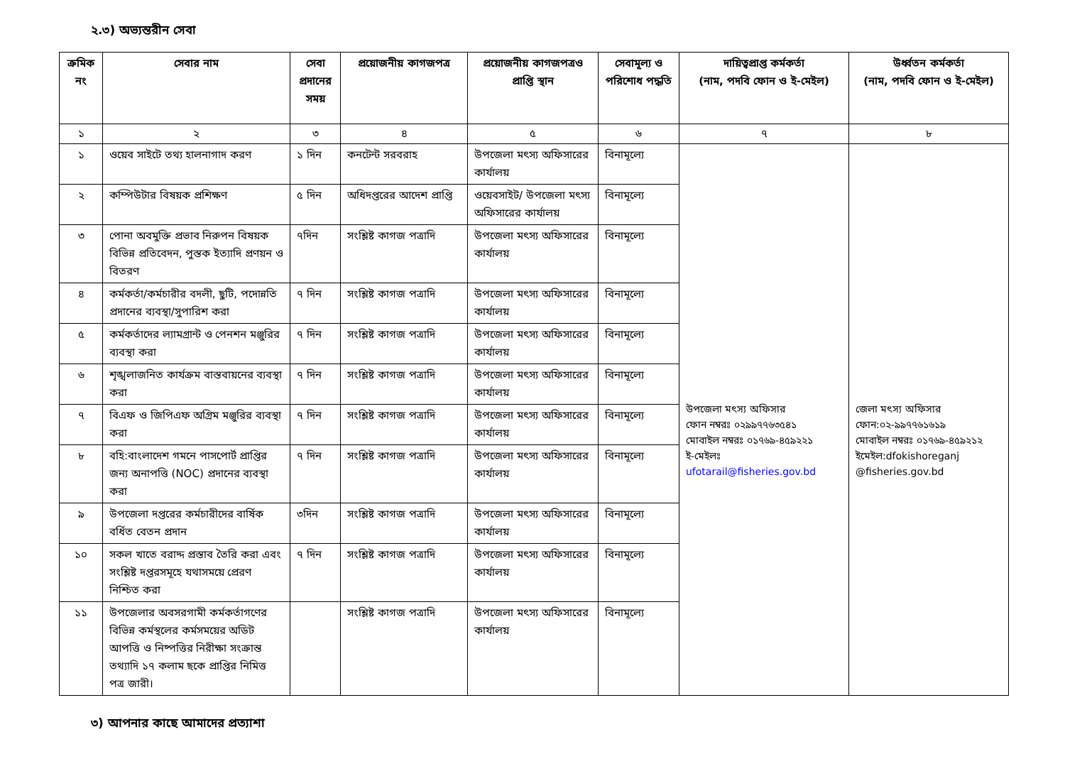২.৩) অভ্যন্তরীন সেবা
| ক্রমিক নং | সেবার নাম | সেবা প্রদানের সময় | প্রয়োজনীয় কাগজপত্র | প্রয়োজনীয় কাগজপত্রও প্রাপ্তি স্থান | সেবামূল্য ও পরিশোধ পদ্ধতি | দায়িত্বপ্রাপ্ত কর্মকর্তা (নাম, পদবি ফোন ও ই-মেইল) | উর্ধ্বতন কর্মকর্তা (নাম, পদবি ফোন ও ই-মেইল) |
| --- | --- | --- | --- | --- | --- | --- | --- |
| ১ | ২ | ৩ | ৪ | ৫ | ৬ | ৭ | ৮ |
| ১ | ওয়েব সাইটে তথ্য হালনাগাদ করণ | ১ দিন | কনটেন্ট সরবরাহ | উপজেলা মৎস্য অফিসারের কার্যালয় | বিনামূল্যে | উপজেলা মৎস্য অফিসার ফোন নম্বরঃ ০২৯৯৭৭৬৩৫৪১ মোবাইল নম্বরঃ ০১৭৬৯-৪৫৯২২১ ই-মেইলঃ ufotarail@fisheries.gov.bd | জেলা মৎস্য অফিসার ফোন:০২-৯৯৭৭৬১৬১৯ মোবাইল নম্বরঃ ০১৭৬৯-৪৫৯২১২ ইমেইল:dfokishoreganj @fisheries.gov.bd |
| ২ | কম্পিউটার বিষয়ক প্রশিক্ষণ | ৫ দিন | অধিদপ্তরের আদেশ প্রাপ্তি | ওয়েবসাইট/ উপজেলা মৎস্য অফিসারের কার্যালয় | বিনামূল্যে | | |
| ৩ | পোনা অবমুক্তি প্রভাব নিরুপন বিষয়ক বিভিন্ন প্রতিবেদন, পুস্তক ইত্যাদি প্রণয়ন ও বিতরণ | ৭দিন | সংশ্লিষ্ট কাগজ পত্রাদি | উপজেলা মৎস্য অফিসারের কার্যালয় | বিনামূল্যে | | |
| ৪ | কর্মকর্তা/কর্মচারীর বদলী, ছুটি, পদোন্নতি প্রদানের ব্যবস্থা/সুপারিশ করা | ৭ দিন | সংশ্লিষ্ট কাগজ পত্রাদি | উপজেলা মৎস্য অফিসারের কার্যালয় | বিনামূল্যে | | |
| ৫ | কর্মকর্তাদের ল্যামগ্রান্ট ও পেনশন মঞ্জুরির ব্যবস্থা করা | ৭ দিন | সংশ্লিষ্ট কাগজ পত্রাদি | উপজেলা মৎস্য অফিসারের কার্যালয় | বিনামূল্যে | | |
| ৬ | শৃঙ্খলাজনিত কার্যক্রম বাস্তবায়নের ব্যবস্থা করা | ৭ দিন | সংশ্লিষ্ট কাগজ পত্রাদি | উপজেলা মৎস্য অফিসারের কার্যালয় | বিনামূল্যে | | |
| ৭ | বিএফ ও জিপিএফ অগ্রিম মঞ্জুরির ব্যবস্থা করা | ৭ দিন | সংশ্লিষ্ট কাগজ পত্রাদি | উপজেলা মৎস্য অফিসারের কার্যালয় | বিনামূল্যে | | |
| ৮ | বহি:বাংলাদেশ গমনে পাসপোর্ট প্রাপ্তির জন্য অনাপত্তি (NOC) প্রদানের ব্যবস্থা করা | ৭ দিন | সংশ্লিষ্ট কাগজ পত্রাদি | উপজেলা মৎস্য অফিসারের কার্যালয় | বিনামূল্যে | | |
| ৯ | উপজেলা দপ্তরের কর্মচারীদের বার্ষিক বর্ধিত বেতন প্রদান | ৩দিন | সংশ্লিষ্ট কাগজ পত্রাদি | উপজেলা মৎস্য অফিসারের কার্যালয় | বিনামূল্যে | | |
| ১০ | সকল খাতে বরাদ্দ প্রস্তাব তৈরি করা এবং সংশ্লিষ্ট দপ্তরসমূহে যথাসময়ে প্রেরণ নিশ্চিত করা | ৭ দিন | সংশ্লিষ্ট কাগজ পত্রাদি | উপজেলা মৎস্য অফিসারের কার্যালয় | বিনামূল্যে | | |
| ১১ | উপজেলার অবসরগামী কর্মকর্তাগণের বিভিন্ন কর্মস্থলের কর্মসময়ের অডিট আপত্তি ও নিষ্পত্তির নিরীক্ষা সংক্রান্ত তথ্যাদি ১৭ কলাম ছকে প্রাপ্তির নিমিত্ত পত্র জারী। | | সংশ্লিষ্ট কাগজ পত্রাদি | উপজেলা মৎস্য অফিসারের কার্যালয় | বিনামূল্যে | | |
৩) আপনার কাছে আমাদের প্রত্যাশা